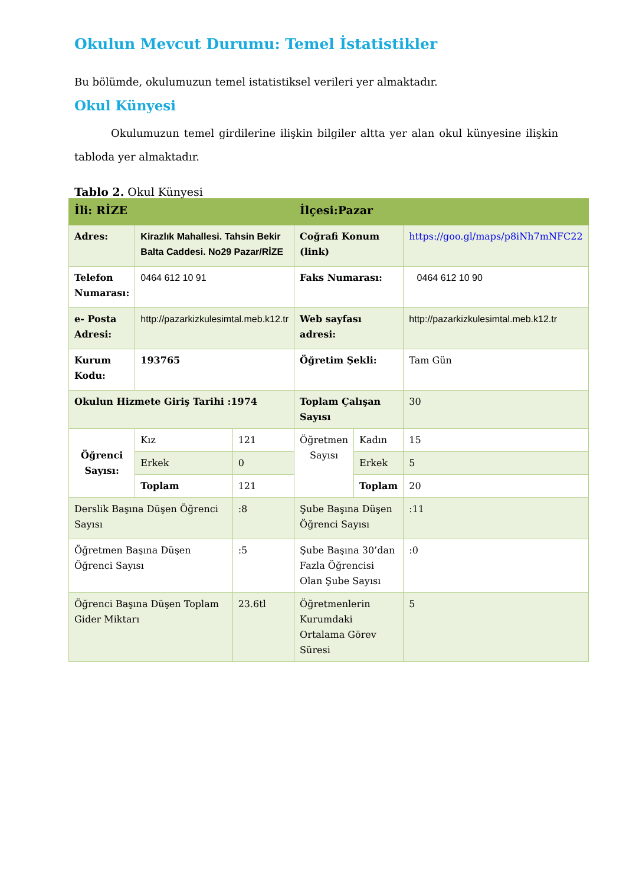Okulun Mevcut Durumu: Temel İstatistikler
Bu bölümde, okulumuzun temel istatistiksel verileri yer almaktadır.
Okul Künyesi
Okulumuzun temel girdilerine ilişkin bilgiler altta yer alan okul künyesine ilişkin tabloda yer almaktadır.
Tablo 2. Okul Künyesi
| İli: RİZE | | | İlçesi:Pazar | | |
| Adres: | Kirazlık Mahallesi. Tahsin Bekir Balta Caddesi. No29 Pazar/RİZE | | Coğrafi Konum (link) | | https://goo.gl/maps/p8iNh7mNFC22 |
| Telefon Numarası: | 0464 612 10 91 | | Faks Numarası: | | 0464 612 10 90 |
| e- Posta Adresi: | http://pazarkizkulesimtal.meb.k12.tr | | Web sayfası adresi: | | http://pazarkizkulesimtal.meb.k12.tr |
| Kurum Kodu: | 193765 | | Öğretim Şekli: | | Tam Gün |
| Okulun Hizmete Giriş Tarihi :1974 | | | Toplam Çalışan Sayısı | | 30 |
| Öğrenci Sayısı: | Kız | 121 | Öğretmen Sayısı | Kadın | 15 |
| | Erkek | 0 | | Erkek | 5 |
| | Toplam | 121 | | Toplam | 20 |
| Derslik Başına Düşen Öğrenci Sayısı | | :8 | Şube Başına Düşen Öğrenci Sayısı | | :11 |
| Öğretmen Başına Düşen Öğrenci Sayısı | | :5 | Şube Başına 30’dan Fazla Öğrencisi Olan Şube Sayısı | | :0 |
| Öğrenci Başına Düşen Toplam Gider Miktarı | | 23.6tl | Öğretmenlerin Kurumdaki Ortalama Görev Süresi | | 5 |